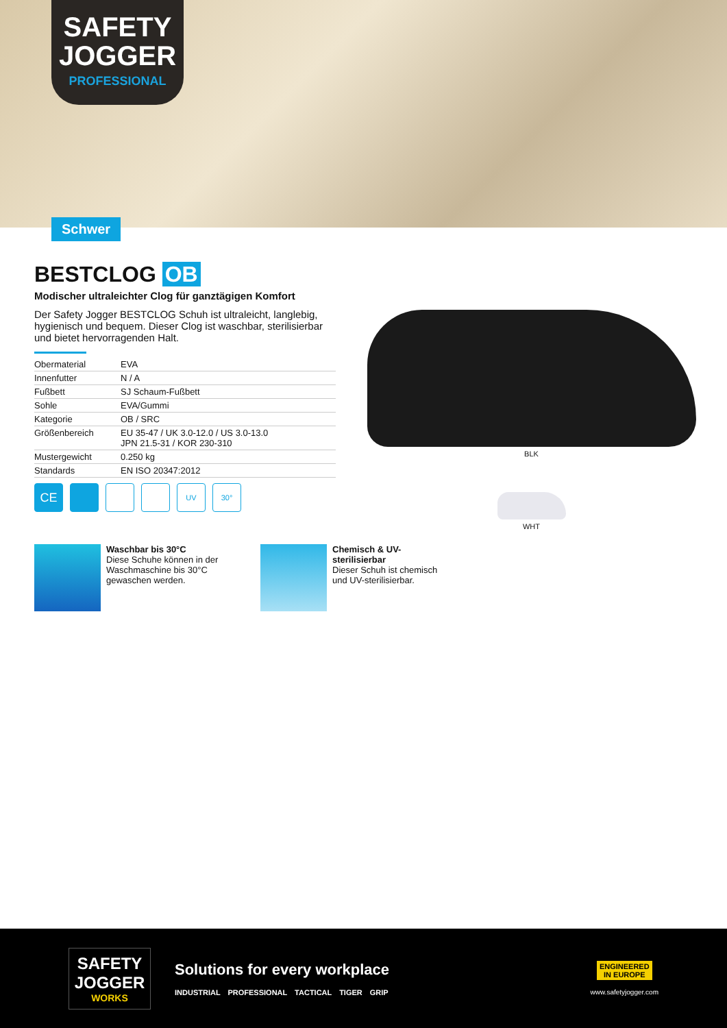SAFETY
JOGGER
PROFESSIONAL
Schwer
BESTCLOG OB
Modischer ultraleichter Clog für ganztägigen Komfort
Der Safety Jogger BESTCLOG Schuh ist ultraleicht, langlebig, hygienisch und bequem. Dieser Clog ist waschbar, sterilisierbar und bietet hervorragenden Halt.
| Obermaterial | EVA |
| Innenfutter | N / A |
| Fußbett | SJ Schaum-Fußbett |
| Sohle | EVA/Gummi |
| Kategorie | OB / SRC |
| Größenbereich | EU 35-47 / UK 3.0-12.0 / US 3.0-13.0 JPN 21.5-31 / KOR 230-310 |
| Mustergewicht | 0.250 kg |
| Standards | EN ISO 20347:2012 |
CE
UV 30°
BLK
WHT
Waschbar bis 30°C
Diese Schuhe können in der Waschmaschine bis 30°C gewaschen werden.
Chemisch & UV-sterilisierbar
Dieser Schuh ist chemisch und UV-sterilisierbar.
SAFETY
JOGGER
WORKS
Solutions for every workplace
INDUSTRIAL PROFESSIONAL TACTICAL TIGER GRIP
ENGINEERED
IN EUROPE
www.safetyjogger.com